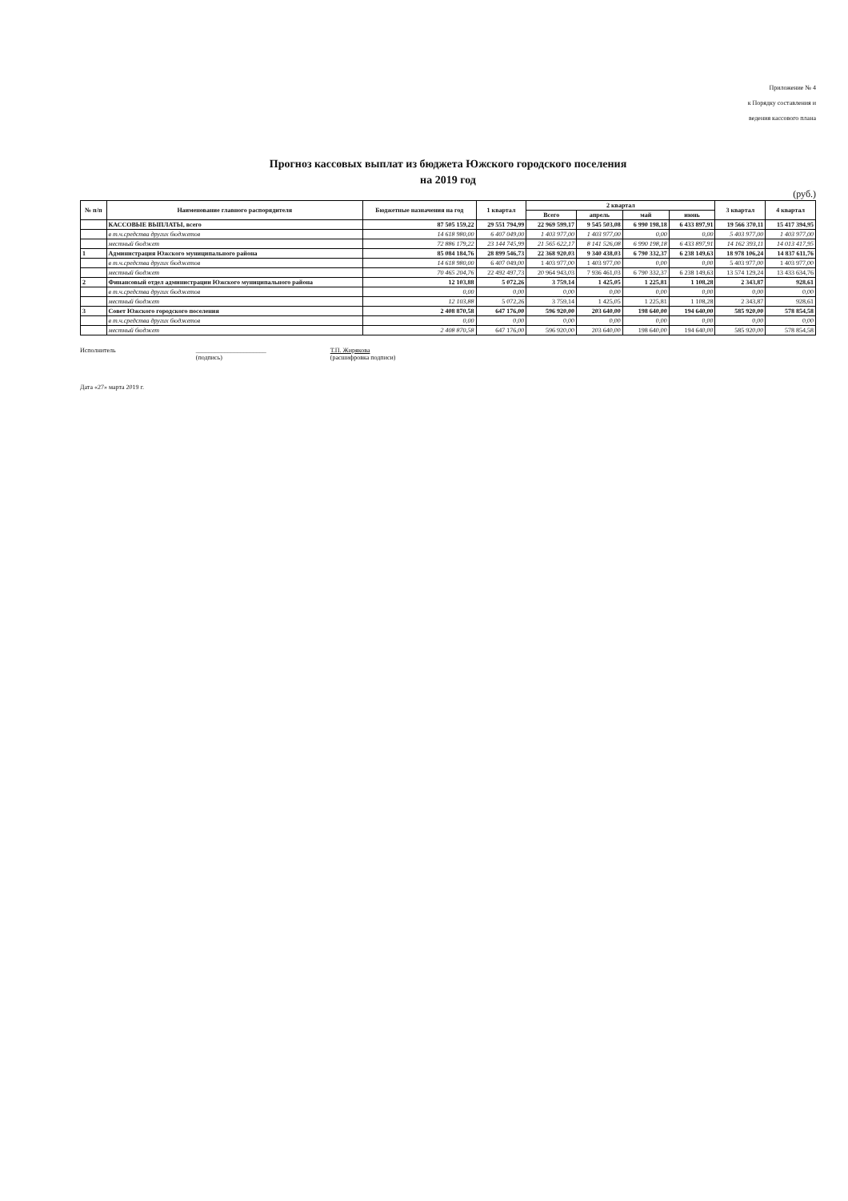Приложение № 4
к Порядку составления и
ведения кассового плана
Прогноз кассовых выплат из бюджета Южского городского поселения
на 2019 год
(руб.)
| № п/п | Наименование главного распорядителя | Бюджетные назначения на год | 1 квартал | 2 квартал | | | | 3 квартал | 4 квартал |
| --- | --- | --- | --- | --- | --- | --- | --- | --- | --- |
| | | | | Всего | апрель | май | июнь | | |
| | КАССОВЫЕ ВЫПЛАТЫ, всего | 87 505 159,22 | 29 551 794,99 | 22 969 599,17 | 9 545 503,08 | 6 990 198,18 | 6 433 897,91 | 19 566 370,11 | 15 417 394,95 |
| | в т.ч.средства других бюджетов | 14 618 980,00 | 6 407 049,00 | 1 403 977,00 | 1 403 977,00 | 0,00 | 0,00 | 5 403 977,00 | 1 403 977,00 |
| | местный бюджет | 72 886 179,22 | 23 144 745,99 | 21 565 622,17 | 8 141 526,08 | 6 990 198,18 | 6 433 897,91 | 14 162 393,11 | 14 013 417,95 |
| 1 | Администрация Южского муниципального района | 85 084 184,76 | 28 899 546,73 | 22 368 920,03 | 9 340 438,03 | 6 790 332,37 | 6 238 149,63 | 18 978 106,24 | 14 837 611,76 |
| | в т.ч.средства других бюджетов | 14 618 980,00 | 6 407 049,00 | 1 403 977,00 | 1 403 977,00 | 0,00 | 0,00 | 5 403 977,00 | 1 403 977,00 |
| | местный бюджет | 70 465 204,76 | 22 492 497,73 | 20 964 943,03 | 7 936 461,03 | 6 790 332,37 | 6 238 149,63 | 13 574 129,24 | 13 433 634,76 |
| 2 | Финансовый отдел администрации Южского муниципального района | 12 103,88 | 5 072,26 | 3 759,14 | 1 425,05 | 1 225,81 | 1 108,28 | 2 343,87 | 928,61 |
| | в т.ч.средства других бюджетов | 0,00 | 0,00 | 0,00 | 0,00 | 0,00 | 0,00 | 0,00 | 0,00 |
| | местный бюджет | 12 103,88 | 5 072,26 | 3 759,14 | 1 425,05 | 1 225,81 | 1 108,28 | 2 343,87 | 928,61 |
| 3 | Совет Южского городского поселения | 2 408 870,58 | 647 176,00 | 596 920,00 | 203 640,00 | 198 640,00 | 194 640,00 | 585 920,00 | 578 854,58 |
| | в т.ч.средства других бюджетов | 0,00 | 0,00 | 0,00 | 0,00 | 0,00 | 0,00 | 0,00 | 0,00 |
| | местный бюджет | 2 408 870,58 | 647 176,00 | 596 920,00 | 203 640,00 | 198 640,00 | 194 640,00 | 585 920,00 | 578 854,58 |
Исполнитель ______________________
(подпись) Т.П. Жирякова
(расшифровка подписи)
Дата «27» марта 2019 г.